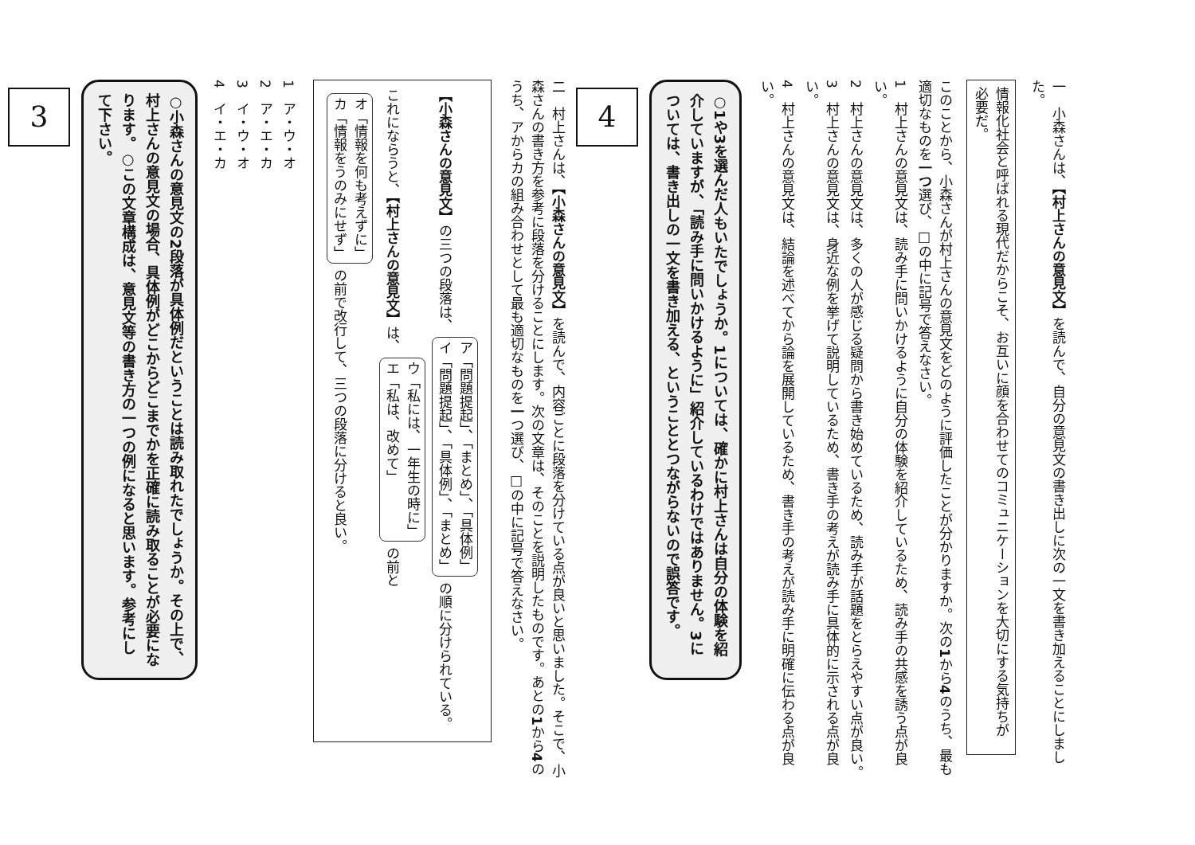一　小森さんは、【村上さんの意見文】を読んで、自分の意見文の書き出しに次の一文を書き加えることにしました。
情報化社会と呼ばれる現代だからこそ、お互いに顔を合わせてのコミュニケーションを大切にする気持ちが必要だ。
このことから、小森さんが村上さんの意見文をどのように評価したことが分かりますか。次の1から4のうち、最も適切なものを一つ選び、□の中に記号で答えなさい。
1　村上さんの意見文は、読み手に問いかけるように自分の体験を紹介しているため、読み手の共感を誘う点が良い。
2　村上さんの意見文は、多くの人が感じる疑問から書き始めているため、読み手が話題をとらえやすい点が良い。
3　村上さんの意見文は、身近な例を挙げて説明しているため、書き手の考えが読み手に具体的に示される点が良い。
4　村上さんの意見文は、結論を述べてから論を展開しているため、書き手の考えが読み手に明確に伝わる点が良い。
○1や3を選んだ人もいたでしょうか。1については、確かに村上さんは自分の体験を紹介していますが、「読み手に問いかけるように」紹介しているわけではありません。3については、書き出しの一文を書き加える、ということとつながらないので誤答です。
4
二　村上さんは、【小森さんの意見文】を読んで、内容ごとに段落を分けている点が良いと思いました。そこで、小森さんの書き方を参考に段落を分けることにします。次の文章は、そのことを説明したものです。あとの1から4のうち、アからカの組み合わせとして最も適切なものを一つ選び、□の中に記号で答えなさい。
【小森さんの意見文】の三つの段落は、 ア「問題提起」、「まとめ」、「具体例」
イ「問題提起」、「具体例」、「まとめ」 の順に分けられている。
これにならうと、【村上さんの意見文】は、 ウ「私には、一年生の時に」
エ「私は、改めて」 の前と オ「情報を何も考えずに」
カ「情報をうのみにせず」 の前で改行して、三つの段落に分けると良い。
1　ア・ウ・オ
2　ア・エ・カ
3　イ・ウ・オ
4　イ・エ・カ
○小森さんの意見文の2段落が具体例だということは読み取れたでしょうか。その上で、村上さんの意見文の場合、具体例がどこからどこまでかを正確に読み取ることが必要になります。○この文章構成は、意見文等の書き方の一つの例になると思います。参考にして下さい。
3